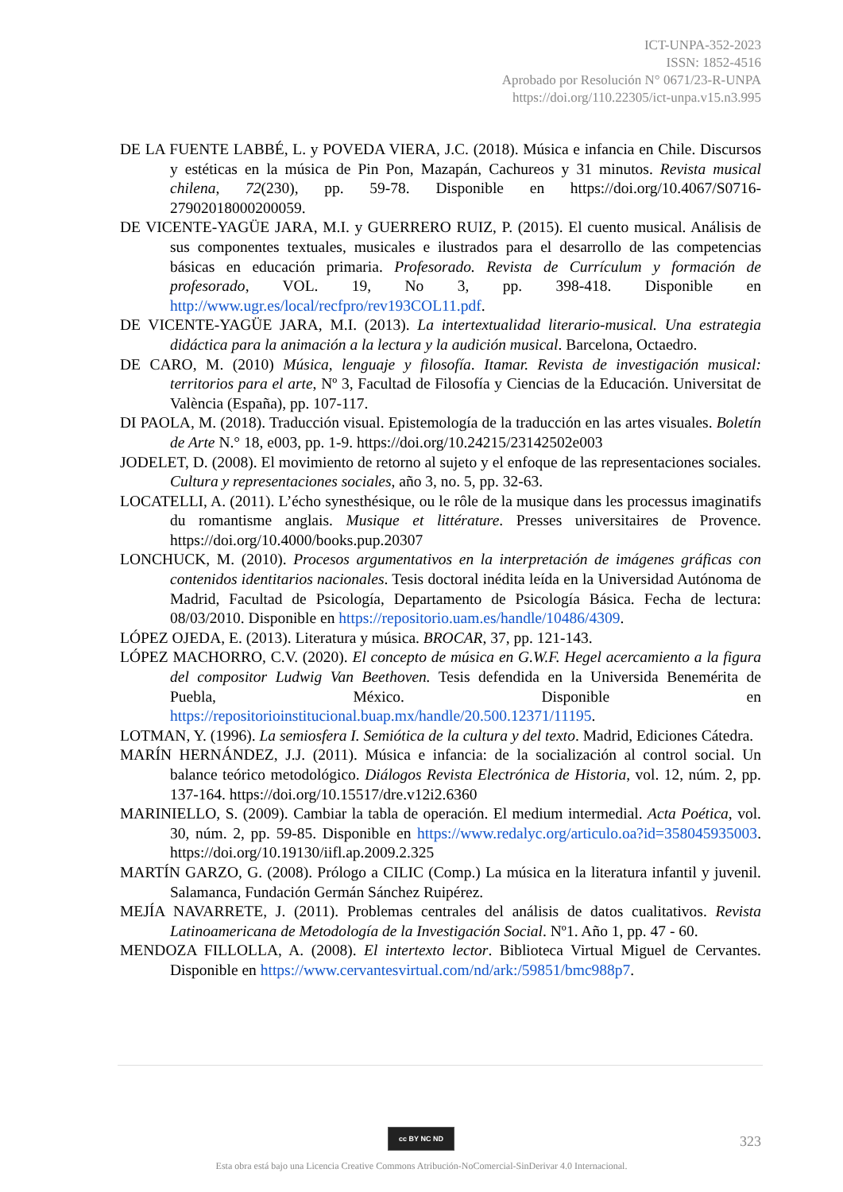ICT-UNPA-352-2023
ISSN: 1852-4516
Aprobado por Resolución N° 0671/23-R-UNPA
https://doi.org/110.22305/ict-unpa.v15.n3.995
DE LA FUENTE LABBÉ, L. y POVEDA VIERA, J.C. (2018). Música e infancia en Chile. Discursos y estéticas en la música de Pin Pon, Mazapán, Cachureos y 31 minutos. Revista musical chilena, 72(230), pp. 59-78. Disponible en https://doi.org/10.4067/S0716-27902018000200059.
DE VICENTE-YAGÜE JARA, M.I. y GUERRERO RUIZ, P. (2015). El cuento musical. Análisis de sus componentes textuales, musicales e ilustrados para el desarrollo de las competencias básicas en educación primaria. Profesorado. Revista de Currículum y formación de profesorado, VOL. 19, No 3, pp. 398-418. Disponible en http://www.ugr.es/local/recfpro/rev193COL11.pdf.
DE VICENTE-YAGÜE JARA, M.I. (2013). La intertextualidad literario-musical. Una estrategia didáctica para la animación a la lectura y la audición musical. Barcelona, Octaedro.
DE CARO, M. (2010) Música, lenguaje y filosofía. Itamar. Revista de investigación musical: territorios para el arte, Nº 3, Facultad de Filosofía y Ciencias de la Educación. Universitat de València (España), pp. 107-117.
DI PAOLA, M. (2018). Traducción visual. Epistemología de la traducción en las artes visuales. Boletín de Arte N.° 18, e003, pp. 1-9. https://doi.org/10.24215/23142502e003
JODELET, D. (2008). El movimiento de retorno al sujeto y el enfoque de las representaciones sociales. Cultura y representaciones sociales, año 3, no. 5, pp. 32-63.
LOCATELLI, A. (2011). L’écho synesthésique, ou le rôle de la musique dans les processus imaginatifs du romantisme anglais. Musique et littérature. Presses universitaires de Provence. https://doi.org/10.4000/books.pup.20307
LONCHUCK, M. (2010). Procesos argumentativos en la interpretación de imágenes gráficas con contenidos identitarios nacionales. Tesis doctoral inédita leída en la Universidad Autónoma de Madrid, Facultad de Psicología, Departamento de Psicología Básica. Fecha de lectura: 08/03/2010. Disponible en https://repositorio.uam.es/handle/10486/4309.
LÓPEZ OJEDA, E. (2013). Literatura y música. BROCAR, 37, pp. 121-143.
LÓPEZ MACHORRO, C.V. (2020). El concepto de música en G.W.F. Hegel acercamiento a la figura del compositor Ludwig Van Beethoven. Tesis defendida en la Universida Benemérita de Puebla, México. Disponible en https://repositorioinstitucional.buap.mx/handle/20.500.12371/11195.
LOTMAN, Y. (1996). La semiosfera I. Semiótica de la cultura y del texto. Madrid, Ediciones Cátedra.
MARÍN HERNÁNDEZ, J.J. (2011). Música e infancia: de la socialización al control social. Un balance teórico metodológico. Diálogos Revista Electrónica de Historia, vol. 12, núm. 2, pp. 137-164. https://doi.org/10.15517/dre.v12i2.6360
MARINIELLO, S. (2009). Cambiar la tabla de operación. El medium intermedial. Acta Poética, vol. 30, núm. 2, pp. 59-85. Disponible en https://www.redalyc.org/articulo.oa?id=358045935003. https://doi.org/10.19130/iifl.ap.2009.2.325
MARTÍN GARZO, G. (2008). Prólogo a CILIC (Comp.) La música en la literatura infantil y juvenil. Salamanca, Fundación Germán Sánchez Ruipérez.
MEJÍA NAVARRETE, J. (2011). Problemas centrales del análisis de datos cualitativos. Revista Latinoamericana de Metodología de la Investigación Social. Nº1. Año 1, pp. 47 - 60.
MENDOZA FILLOLLA, A. (2008). El intertexto lector. Biblioteca Virtual Miguel de Cervantes. Disponible en https://www.cervantesvirtual.com/nd/ark:/59851/bmc988p7.
cc BY NC ND
323
Esta obra está bajo una Licencia Creative Commons Atribución-NoComercial-SinDerivar 4.0 Internacional.